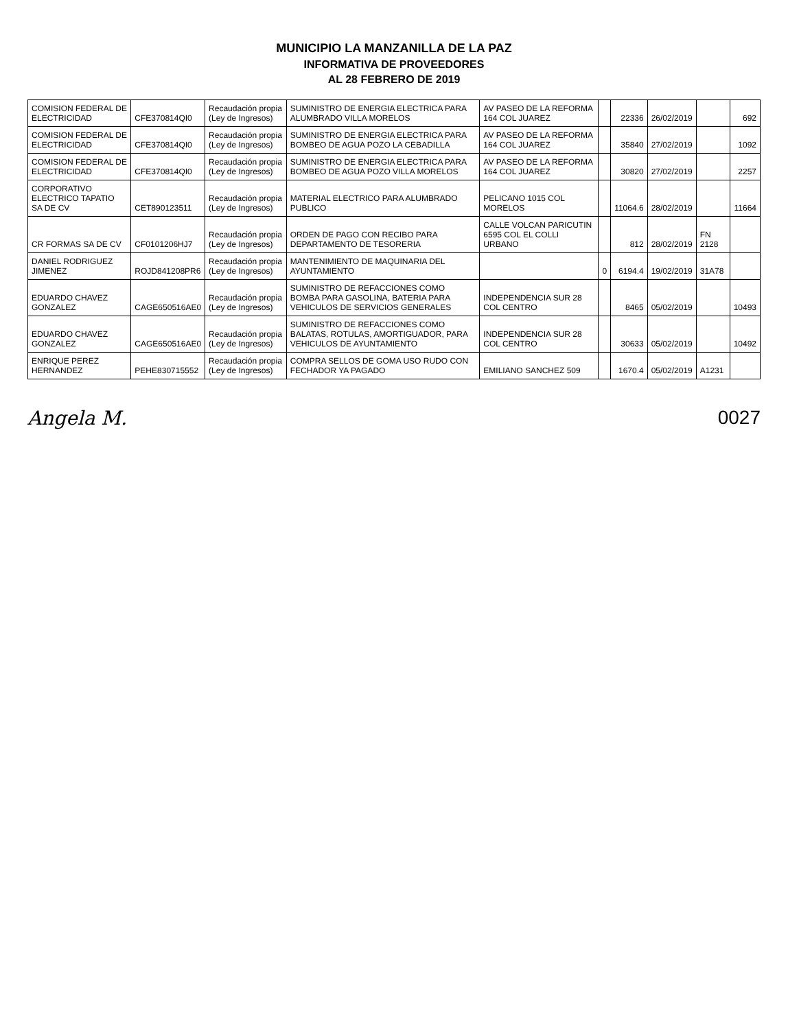MUNICIPIO LA MANZANILLA DE LA PAZ
INFORMATIVA DE PROVEEDORES
AL 28 FEBRERO DE 2019
| COMISION FEDERAL DE ELECTRICIDAD | CFE370814QI0 | Recaudación propia (Ley de Ingresos) | SUMINISTRO DE ENERGIA ELECTRICA PARA ALUMBRADO VILLA MORELOS | AV PASEO DE LA REFORMA 164 COL JUAREZ | | 22336 | 26/02/2019 | | 692 |
| COMISION FEDERAL DE ELECTRICIDAD | CFE370814QI0 | Recaudación propia (Ley de Ingresos) | SUMINISTRO DE ENERGIA ELECTRICA PARA BOMBEO DE AGUA POZO LA CEBADILLA | AV PASEO DE LA REFORMA 164 COL JUAREZ | | 35840 | 27/02/2019 | | 1092 |
| COMISION FEDERAL DE ELECTRICIDAD | CFE370814QI0 | Recaudación propia (Ley de Ingresos) | SUMINISTRO DE ENERGIA ELECTRICA PARA BOMBEO DE AGUA POZO VILLA MORELOS | AV PASEO DE LA REFORMA 164 COL JUAREZ | | 30820 | 27/02/2019 | | 2257 |
| CORPORATIVO ELECTRICO TAPATIO SA DE CV | CET890123511 | Recaudación propia (Ley de Ingresos) | MATERIAL ELECTRICO PARA ALUMBRADO PUBLICO | PELICANO 1015 COL MORELOS | | 11064.6 | 28/02/2019 | | 11664 |
| CR FORMAS SA DE CV | CF0101206HJ7 | Recaudación propia (Ley de Ingresos) | ORDEN DE PAGO CON RECIBO PARA DEPARTAMENTO DE TESORERIA | CALLE VOLCAN PARICUTIN 6595 COL EL COLLI URBANO | | 812 | 28/02/2019 | FN 2128 | |
| DANIEL RODRIGUEZ JIMENEZ | ROJD841208PR6 | Recaudación propia (Ley de Ingresos) | MANTENIMIENTO DE MAQUINARIA DEL AYUNTAMIENTO | | 0 | 6194.4 | 19/02/2019 | 31A78 | |
| EDUARDO CHAVEZ GONZALEZ | CAGE650516AE0 | Recaudación propia (Ley de Ingresos) | SUMINISTRO DE REFACCIONES COMO BOMBA PARA GASOLINA, BATERIA PARA VEHICULOS DE SERVICIOS GENERALES | INDEPENDENCIA SUR 28 COL CENTRO | | 8465 | 05/02/2019 | | 10493 |
| EDUARDO CHAVEZ GONZALEZ | CAGE650516AE0 | Recaudación propia (Ley de Ingresos) | SUMINISTRO DE REFACCIONES COMO BALATAS, ROTULAS, AMORTIGUADOR, PARA VEHICULOS DE AYUNTAMIENTO | INDEPENDENCIA SUR 28 COL CENTRO | | 30633 | 05/02/2019 | | 10492 |
| ENRIQUE PEREZ HERNANDEZ | PEHE830715552 | Recaudación propia (Ley de Ingresos) | COMPRA SELLOS DE GOMA USO RUDO CON FECHADOR YA PAGADO | EMILIANO SANCHEZ 509 | | 1670.4 | 05/02/2019 | A1231 | |
Angela M. 0027